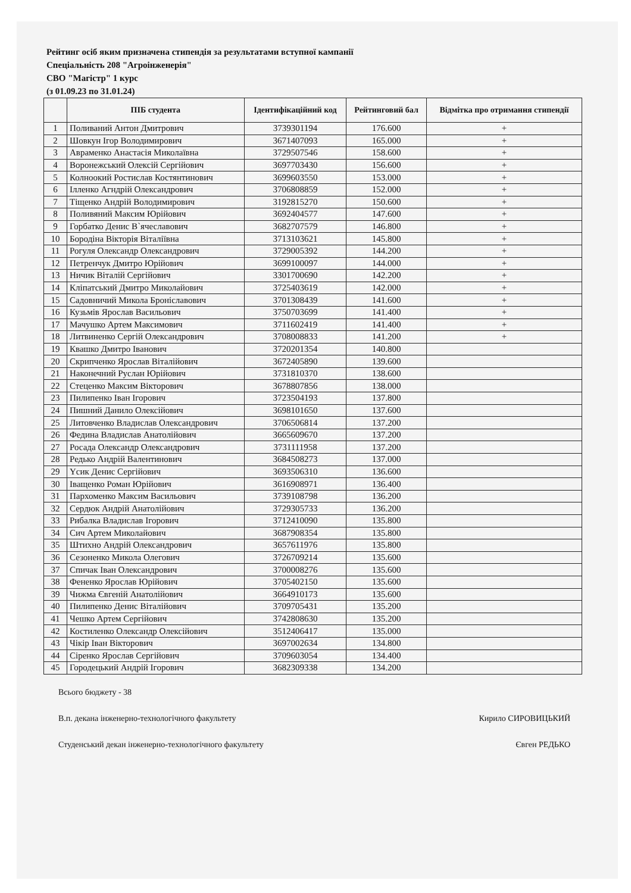Рейтинг осіб яким призначена стипендія за результатами вступної кампанії
Спеціальність 208 "Агроінженерія"
СВО "Магістр" 1 курс
(з 01.09.23 по 31.01.24)
| | ПІБ студента | Ідентифікаційний код | Рейтинговий бал | Відмітка про отримання стипендії |
| --- | --- | --- | --- | --- |
| 1 | Поливаний Антон Дмитрович | 3739301194 | 176.600 | + |
| 2 | Шовкун Ігор Володимирович | 3671407093 | 165.000 | + |
| 3 | Авраменко Анастасія Миколаївна | 3729507546 | 158.600 | + |
| 4 | Воронежський Олексій Сергійович | 3697703430 | 156.600 | + |
| 5 | Колноокий Ростислав Костянтинович | 3699603550 | 153.000 | + |
| 6 | Ілленко Агндрій Олександрович | 3706808859 | 152.000 | + |
| 7 | Тіщенко Андрій Володимирович | 3192815270 | 150.600 | + |
| 8 | Поливяний Максим Юрійович | 3692404577 | 147.600 | + |
| 9 | Горбатко Денис В`ячеславович | 3682707579 | 146.800 | + |
| 10 | Бородіна Вікторія Віталіївна | 3713103621 | 145.800 | + |
| 11 | Рогуля Олександр Олександрович | 3729005392 | 144.200 | + |
| 12 | Петренчук Дмитро Юрійович | 3699100097 | 144.000 | + |
| 13 | Ничик Віталій Сергійович | 3301700690 | 142.200 | + |
| 14 | Кліпатський Дмитро Миколайович | 3725403619 | 142.000 | + |
| 15 | Садовничий Микола Броніславович | 3701308439 | 141.600 | + |
| 16 | Кузьмів Ярослав Васильович | 3750703699 | 141.400 | + |
| 17 | Мачушко Артем Максимович | 3711602419 | 141.400 | + |
| 18 | Литвиненко Сергій Олександрович | 3708008833 | 141.200 | + |
| 19 | Квашко Дмитро Іванович | 3720201354 | 140.800 | |
| 20 | Скрипченко Ярослав Віталійович | 3672405890 | 139.600 | |
| 21 | Наконечний Руслан Юрійович | 3731810370 | 138.600 | |
| 22 | Стеценко Максим Вікторович | 3678807856 | 138.000 | |
| 23 | Пилипенко Іван Ігорович | 3723504193 | 137.800 | |
| 24 | Пишний Данило Олексійович | 3698101650 | 137.600 | |
| 25 | Литовченко Владислав Олександрович | 3706506814 | 137.200 | |
| 26 | Федина Владислав Анатолійович | 3665609670 | 137.200 | |
| 27 | Росада Олександр Олександрович | 3731111958 | 137.200 | |
| 28 | Редько Андрій Валентинович | 3684508273 | 137.000 | |
| 29 | Үсик Денис Сергійович | 3693506310 | 136.600 | |
| 30 | Іващенко Роман Юрійович | 3616908971 | 136.400 | |
| 31 | Пархоменко Максим Васильович | 3739108798 | 136.200 | |
| 32 | Сердюк Андрій Анатолійович | 3729305733 | 136.200 | |
| 33 | Рибалка Владислав Ігорович | 3712410090 | 135.800 | |
| 34 | Сич Артем Миколайович | 3687908354 | 135.800 | |
| 35 | Штихно Андрій Олександрович | 3657611976 | 135.800 | |
| 36 | Сезоненко Микола Олегович | 3726709214 | 135.600 | |
| 37 | Спичак Іван Олександрович | 3700008276 | 135.600 | |
| 38 | Фененко Ярослав Юрійович | 3705402150 | 135.600 | |
| 39 | Чижма Євгеній Анатолійович | 3664910173 | 135.600 | |
| 40 | Пилипенко Денис Віталійович | 3709705431 | 135.200 | |
| 41 | Чешко Артем Сергійович | 3742808630 | 135.200 | |
| 42 | Костиленко Олександр Олексійович | 3512406417 | 135.000 | |
| 43 | Чікір Іван Вікторович | 3697002634 | 134.800 | |
| 44 | Сіренко Ярослав Сергійович | 3709603054 | 134.400 | |
| 45 | Городецький Андрій Ігорович | 3682309338 | 134.200 | |
Всього бюджету - 38
В.п. декана інженерно-технологічного факультету Кирило СИРОВИЦЬКИЙ
Студенський декан інженерно-технологічного факультету Євген РЕДЬКО